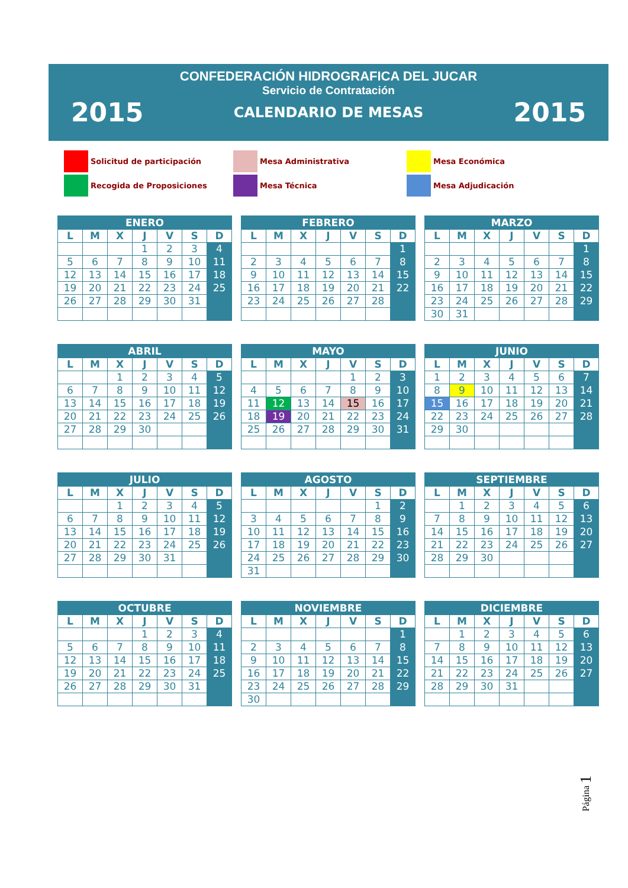CONFEDERACIÓN HIDROGRAFICA DEL JUCAR
Servicio de Contratación
2015 CALENDARIO DE MESAS 2015
Solicitud de participación
Mesa Administrativa
Mesa Económica
Recogida de Proposiciones
Mesa Técnica
Mesa Adjudicación
| ENERO | | | | | | |
| --- | --- | --- | --- | --- | --- | --- |
| L | M | X | J | V | S | D |
| | | | 1 | 2 | 3 | 4 |
| 5 | 6 | 7 | 8 | 9 | 10 | 11 |
| 12 | 13 | 14 | 15 | 16 | 17 | 18 |
| 19 | 20 | 21 | 22 | 23 | 24 | 25 |
| 26 | 27 | 28 | 29 | 30 | 31 | |
| FEBRERO | | | | | | |
| --- | --- | --- | --- | --- | --- | --- |
| L | M | X | J | V | S | D |
| | | | | | | 1 |
| 2 | 3 | 4 | 5 | 6 | 7 | 8 |
| 9 | 10 | 11 | 12 | 13 | 14 | 15 |
| 16 | 17 | 18 | 19 | 20 | 21 | 22 |
| 23 | 24 | 25 | 26 | 27 | 28 | |
| MARZO | | | | | | |
| --- | --- | --- | --- | --- | --- | --- |
| L | M | X | J | V | S | D |
| | | | | | | 1 |
| 2 | 3 | 4 | 5 | 6 | 7 | 8 |
| 9 | 10 | 11 | 12 | 13 | 14 | 15 |
| 16 | 17 | 18 | 19 | 20 | 21 | 22 |
| 23 | 24 | 25 | 26 | 27 | 28 | 29 |
| 30 | 31 | | | | | |
| ABRIL | | | | | | |
| --- | --- | --- | --- | --- | --- | --- |
| L | M | X | J | V | S | D |
| | | 1 | 2 | 3 | 4 | 5 |
| 6 | 7 | 8 | 9 | 10 | 11 | 12 |
| 13 | 14 | 15 | 16 | 17 | 18 | 19 |
| 20 | 21 | 22 | 23 | 24 | 25 | 26 |
| 27 | 28 | 29 | 30 | | | |
| MAYO | | | | | | |
| --- | --- | --- | --- | --- | --- | --- |
| L | M | X | J | V | S | D |
| | | | | 1 | 2 | 3 |
| 4 | 5 | 6 | 7 | 8 | 9 | 10 |
| 11 | 12 | 13 | 14 | 15 | 16 | 17 |
| 18 | 19 | 20 | 21 | 22 | 23 | 24 |
| 25 | 26 | 27 | 28 | 29 | 30 | 31 |
| JUNIO | | | | | | |
| --- | --- | --- | --- | --- | --- | --- |
| L | M | X | J | V | S | D |
| 1 | 2 | 3 | 4 | 5 | 6 | 7 |
| 8 | 9 | 10 | 11 | 12 | 13 | 14 |
| 15 | 16 | 17 | 18 | 19 | 20 | 21 |
| 22 | 23 | 24 | 25 | 26 | 27 | 28 |
| 29 | 30 | | | | | |
| JULIO | | | | | | |
| --- | --- | --- | --- | --- | --- | --- |
| L | M | X | J | V | S | D |
| | | 1 | 2 | 3 | 4 | 5 |
| 6 | 7 | 8 | 9 | 10 | 11 | 12 |
| 13 | 14 | 15 | 16 | 17 | 18 | 19 |
| 20 | 21 | 22 | 23 | 24 | 25 | 26 |
| 27 | 28 | 29 | 30 | 31 | | |
| AGOSTO | | | | | | |
| --- | --- | --- | --- | --- | --- | --- |
| L | M | X | J | V | S | D |
| | | | | | 1 | 2 |
| 3 | 4 | 5 | 6 | 7 | 8 | 9 |
| 10 | 11 | 12 | 13 | 14 | 15 | 16 |
| 17 | 18 | 19 | 20 | 21 | 22 | 23 |
| 24 | 25 | 26 | 27 | 28 | 29 | 30 |
| 31 | | | | | | |
| SEPTIEMBRE | | | | | | |
| --- | --- | --- | --- | --- | --- | --- |
| L | M | X | J | V | S | D |
| | 1 | 2 | 3 | 4 | 5 | 6 |
| 7 | 8 | 9 | 10 | 11 | 12 | 13 |
| 14 | 15 | 16 | 17 | 18 | 19 | 20 |
| 21 | 22 | 23 | 24 | 25 | 26 | 27 |
| 28 | 29 | 30 | | | | |
| OCTUBRE | | | | | | |
| --- | --- | --- | --- | --- | --- | --- |
| L | M | X | J | V | S | D |
| | | | 1 | 2 | 3 | 4 |
| 5 | 6 | 7 | 8 | 9 | 10 | 11 |
| 12 | 13 | 14 | 15 | 16 | 17 | 18 |
| 19 | 20 | 21 | 22 | 23 | 24 | 25 |
| 26 | 27 | 28 | 29 | 30 | 31 | |
| NOVIEMBRE | | | | | | |
| --- | --- | --- | --- | --- | --- | --- |
| L | M | X | J | V | S | D |
| | | | | | | 1 |
| 2 | 3 | 4 | 5 | 6 | 7 | 8 |
| 9 | 10 | 11 | 12 | 13 | 14 | 15 |
| 16 | 17 | 18 | 19 | 20 | 21 | 22 |
| 23 | 24 | 25 | 26 | 27 | 28 | 29 |
| 30 | | | | | | |
| DICIEMBRE | | | | | | |
| --- | --- | --- | --- | --- | --- | --- |
| L | M | X | J | V | S | D |
| | 1 | 2 | 3 | 4 | 5 | 6 |
| 7 | 8 | 9 | 10 | 11 | 12 | 13 |
| 14 | 15 | 16 | 17 | 18 | 19 | 20 |
| 21 | 22 | 23 | 24 | 25 | 26 | 27 |
| 28 | 29 | 30 | 31 | | | |
Página 1